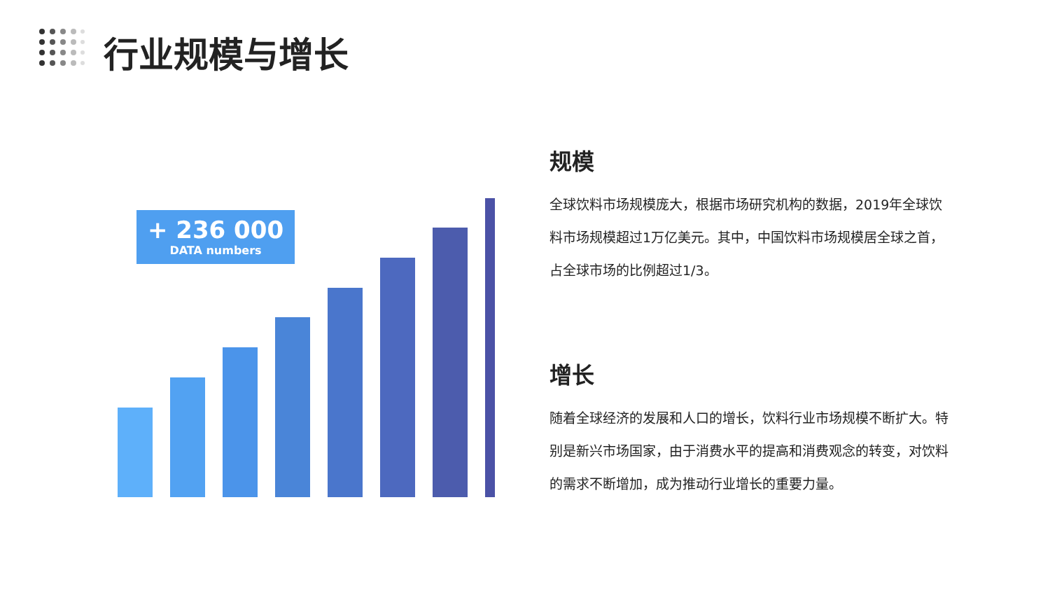行业规模与增长
+ 236 000
DATA numbers
规模
全球饮料市场规模庞大，根据市场研究机构的数据，2019年全球饮料市场规模超过1万亿美元。其中，中国饮料市场规模居全球之首，占全球市场的比例超过1/3。
增长
随着全球经济的发展和人口的增长，饮料行业市场规模不断扩大。特别是新兴市场国家，由于消费水平的提高和消费观念的转变，对饮料的需求不断增加，成为推动行业增长的重要力量。